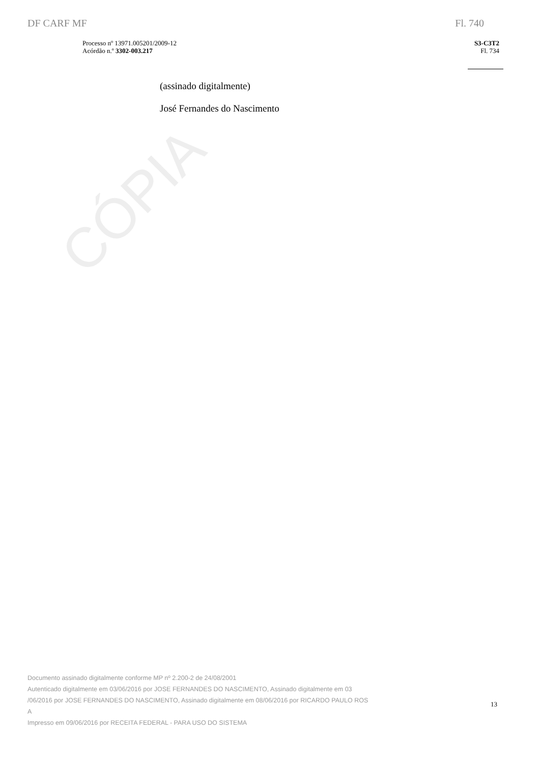CÓPIA
DF CARF MF Fl. 740
Processo nº 13971.005201/2009-12
Acórdão n.º 3302-003.217
S3-C3T2
Fl. 734
(assinado digitalmente)
José Fernandes do Nascimento
Documento assinado digitalmente conforme MP nº 2.200-2 de 24/08/2001
Autenticado digitalmente em 03/06/2016 por JOSE FERNANDES DO NASCIMENTO, Assinado digitalmente em 03
/06/2016 por JOSE FERNANDES DO NASCIMENTO, Assinado digitalmente em 08/06/2016 por RICARDO PAULO ROS
A
Impresso em 09/06/2016 por RECEITA FEDERAL - PARA USO DO SISTEMA
13